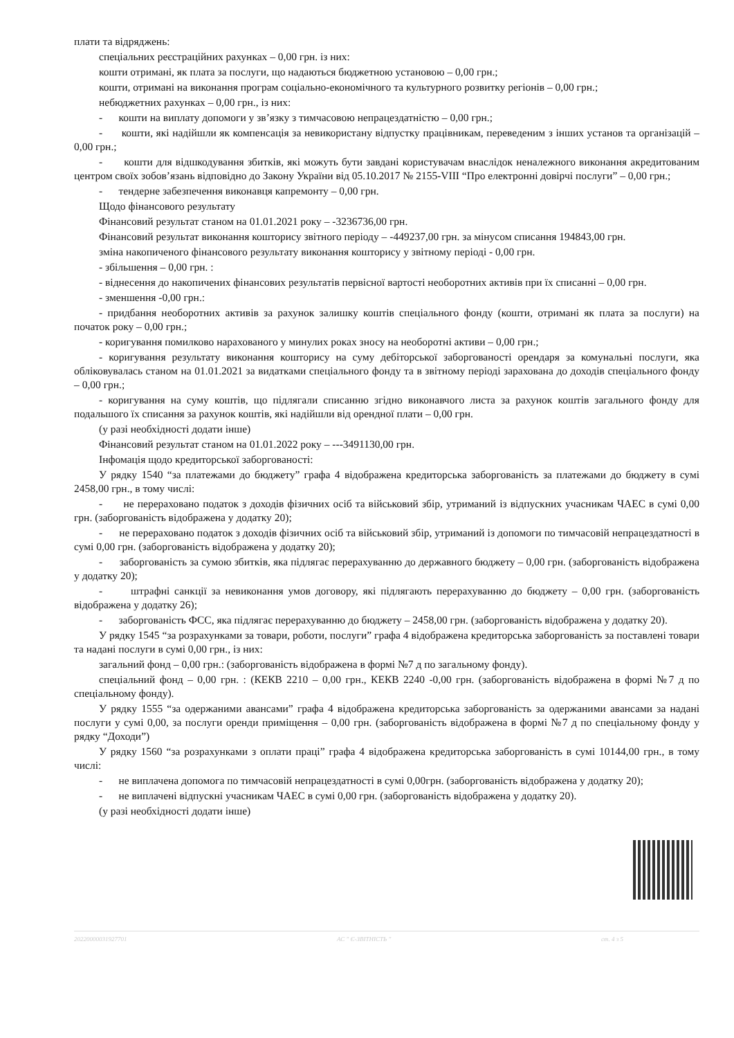плати та відряджень:
спеціальних реєстраційних рахунках – 0,00 грн. із них:
кошти отримані, як плата за послуги, що надаються бюджетною установою – 0,00 грн.;
кошти, отримані на виконання програм соціально-економічного та культурного розвитку регіонів – 0,00 грн.;
небюджетних рахунках – 0,00 грн., із них:
- кошти на виплату допомоги у зв’язку з тимчасовою непрацездатністю – 0,00 грн.;
- кошти, які надійшли як компенсація за невикористану відпустку працівникам, переведеним з інших установ та організацій – 0,00 грн.;
- кошти для відшкодування збитків, які можуть бути завдані користувачам внаслідок неналежного виконання акредитованим центром своїх зобов’язань відповідно до Закону України від 05.10.2017 № 2155-VIII “Про електронні довірчі послуги” – 0,00 грн.;
- тендерне забезпечення виконавця капремонту – 0,00 грн.
Щодо фінансового результату
Фінансовий результат станом на 01.01.2021 року – -3236736,00 грн.
Фінансовий результат виконання кошторису звітного періоду – -449237,00 грн. за мінусом списання 194843,00 грн.
зміна накопиченого фінансового результату виконання кошторису у звітному періоді - 0,00 грн.
- збільшення – 0,00 грн. :
- віднесення до накопичених фінансових результатів первісної вартості необоротних активів при їх списанні – 0,00 грн.
- зменшення -0,00 грн.:
- придбання необоротних активів за рахунок залишку коштів спеціального фонду (кошти, отримані як плата за послуги) на початок року – 0,00 грн.;
- коригування помилково нарахованого у минулих роках зносу на необоротні активи – 0,00 грн.;
- коригування результату виконання кошторису на суму дебіторської заборгованості орендаря за комунальні послуги, яка обліковувалась станом на 01.01.2021 за видатками спеціального фонду та в звітному періоді зарахована до доходів спеціального фонду – 0,00 грн.;
- коригування на суму коштів, що підлягали списанню згідно виконавчого листа за рахунок коштів загального фонду для подальшого їх списання за рахунок коштів, які надійшли від орендної плати – 0,00 грн.
(у разі необхідності додати інше)
Фінансовий результат станом на 01.01.2022 року – ---3491130,00 грн.
Інфомація щодо кредиторської заборгованості:
У рядку 1540 “за платежами до бюджету” графа 4 відображена кредиторська заборгованість за платежами до бюджету в сумі 2458,00 грн., в тому числі:
- не перераховано податок з доходів фізичних осіб та військовий збір, утриманий із відпускних учасникам ЧАЕС в сумі 0,00 грн. (заборгованість відображена у додатку 20);
- не перераховано податок з доходів фізичних осіб та військовий збір, утриманий із допомоги по тимчасовій непрацездатності в сумі 0,00 грн. (заборгованість відображена у додатку 20);
- заборгованість за сумою збитків, яка підлягає перерахуванню до державного бюджету – 0,00 грн. (заборгованість відображена у додатку 20);
- штрафні санкції за невиконання умов договору, які підлягають перерахуванню до бюджету – 0,00 грн. (заборгованість відображена у додатку 26);
- заборгованість ФСС, яка підлягає перерахуванню до бюджету – 2458,00 грн. (заборгованість відображена у додатку 20).
У рядку 1545 “за розрахунками за товари, роботи, послуги” графа 4 відображена кредиторська заборгованість за поставлені товари та надані послуги в сумі 0,00 грн., із них:
загальний фонд – 0,00 грн.: (заборгованість відображена в формі №7 д по загальному фонду).
спеціальний фонд – 0,00 грн. : (КЕКВ 2210 – 0,00 грн., КЕКВ 2240 -0,00 грн. (заборгованість відображена в формі №7 д по спеціальному фонду).
У рядку 1555 “за одержаними авансами” графа 4 відображена кредиторська заборгованість за одержаними авансами за надані послуги у сумі 0,00, за послуги оренди приміщення – 0,00 грн. (заборгованість відображена в формі №7 д по спеціальному фонду у рядку “Доходи”)
У рядку 1560 “за розрахунками з оплати праці” графа 4 відображена кредиторська заборгованість в сумі 10144,00 грн., в тому числі:
- не виплачена допомога по тимчасовій непрацездатності в сумі 0,00грн. (заборгованість відображена у додатку 20);
- не виплачені відпускні учасникам ЧАЕС в сумі 0,00 грн. (заборгованість відображена у додатку 20).
(у разі необхідності додати інше)
20220000031927701 АС " Є-ЗВІТНІСТЬ " ст. 4 з 5